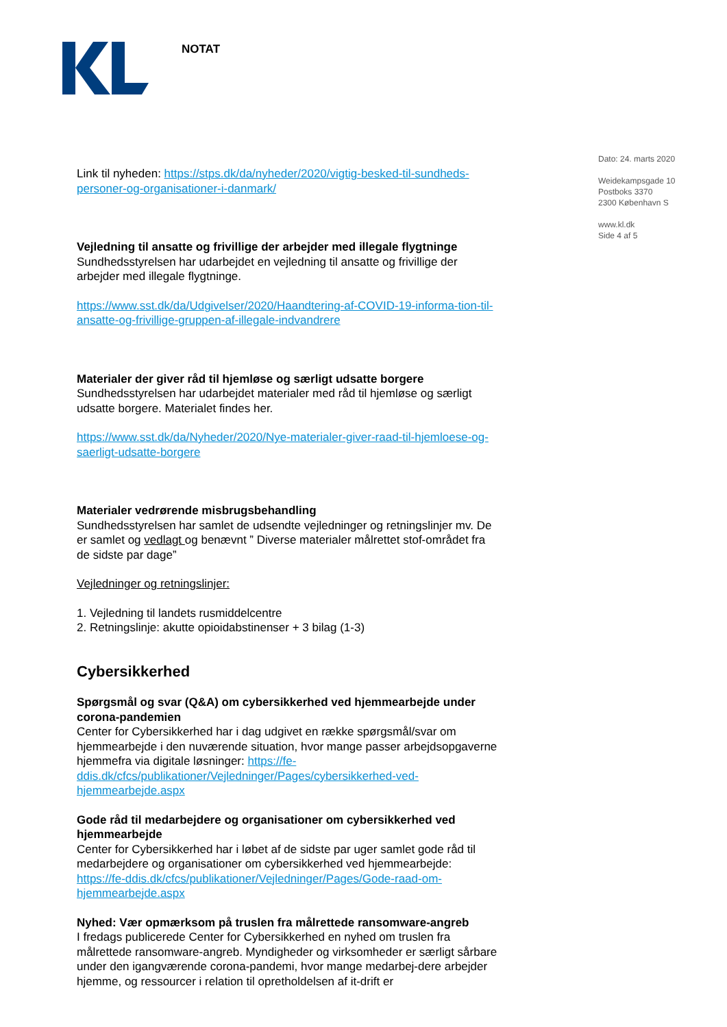NOTAT
Dato: 24. marts 2020
Weidekampsgade 10
Postboks 3370
2300 København S
www.kl.dk
Side 4 af 5
Link til nyheden: https://stps.dk/da/nyheder/2020/vigtig-besked-til-sundheds-personer-og-organisationer-i-danmark/
Vejledning til ansatte og frivillige der arbejder med illegale flygtninge
Sundhedsstyrelsen har udarbejdet en vejledning til ansatte og frivillige der arbejder med illegale flygtninge.
https://www.sst.dk/da/Udgivelser/2020/Haandtering-af-COVID-19-informa-tion-til-ansatte-og-frivillige-gruppen-af-illegale-indvandrere
Materialer der giver råd til hjemløse og særligt udsatte borgere
Sundhedsstyrelsen har udarbejdet materialer med råd til hjemløse og særligt udsatte borgere. Materialet findes her.
https://www.sst.dk/da/Nyheder/2020/Nye-materialer-giver-raad-til-hjemloese-og-saerligt-udsatte-borgere
Materialer vedrørende misbrugsbehandling
Sundhedsstyrelsen har samlet de udsendte vejledninger og retningslinjer mv. De er samlet og vedlagt og benævnt ” Diverse materialer målrettet stof-området fra de sidste par dage”
Vejledninger og retningslinjer:
1. Vejledning til landets rusmiddelcentre
2. Retningslinje: akutte opioidabstinenser + 3 bilag (1-3)
Cybersikkerhed
Spørgsmål og svar (Q&A) om cybersikkerhed ved hjemmearbejde under corona-pandemien
Center for Cybersikkerhed har i dag udgivet en række spørgsmål/svar om hjemmearbejde i den nuværende situation, hvor mange passer arbejdsopgaverne hjemmefra via digitale løsninger: https://fe-ddis.dk/cfcs/publikationer/Vejledninger/Pages/cybersikkerhed-ved-hjemmearbejde.aspx
Gode råd til medarbejdere og organisationer om cybersikkerhed ved hjemmearbejde
Center for Cybersikkerhed har i løbet af de sidste par uger samlet gode råd til medarbejdere og organisationer om cybersikkerhed ved hjemmearbejde: https://fe-ddis.dk/cfcs/publikationer/Vejledninger/Pages/Gode-raad-om-hjemmearbejde.aspx
Nyhed: Vær opmærksom på truslen fra målrettede ransomware-angreb
I fredags publicerede Center for Cybersikkerhed en nyhed om truslen fra målrettede ransomware-angreb. Myndigheder og virksomheder er særligt sårbare under den igangværende corona-pandemi, hvor mange medarbej-dere arbejder hjemme, og ressourcer i relation til opretholdelsen af it-drift er